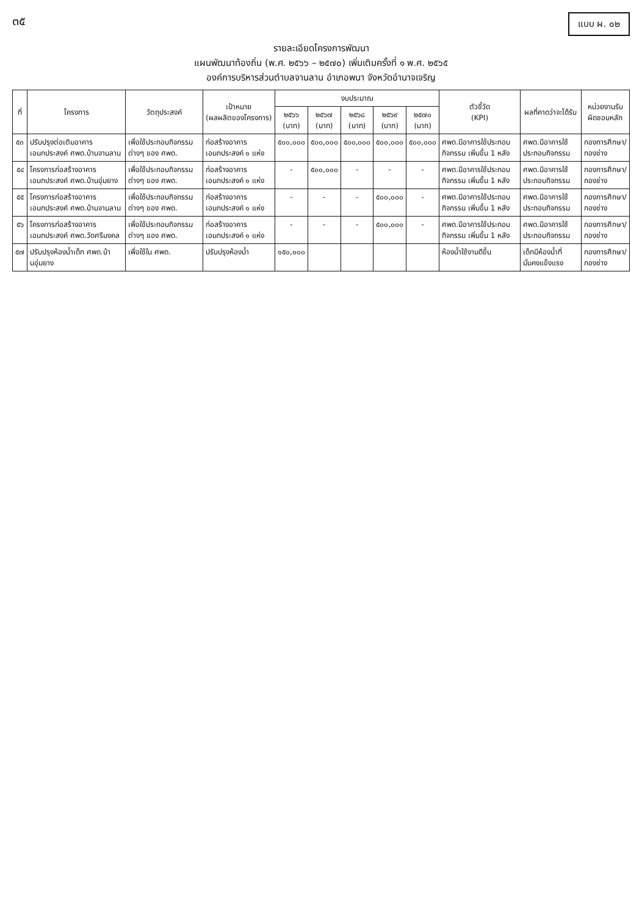๓๕
แบบ ผ. ๐๒
รายละเอียดโครงการพัฒนา
แผนพัฒนาท้องถิ่น (พ.ศ. ๒๕๖๖ – ๒๕๗๐) เพิ่มเติมครั้งที่ ๑ พ.ศ. ๒๕๖๕
องค์การบริหารส่วนตำบลจานลาน อำเภอพนา จังหวัดอำนาจเจริญ
| ที่ | โครงการ | วัตถุประสงค์ | เป้าหมาย (ผลผลิตของโครงการ) | งบประมาณ | | | | | ตัวชี้วัด (KPI) | ผลที่คาดว่าจะได้รับ | หน่วยงานรับผิดชอบหลัก |
| --- | --- | --- | --- | --- | --- | --- | --- | --- | --- | --- | --- |
| | | | | ๒๕๖๖ (บาท) | ๒๕๖๗ (บาท) | ๒๕๖๘ (บาท) | ๒๕๖๙ (บาท) | ๒๕๗๐ (บาท) | | | |
| ๕๓ | ปรับปรุงต่อเติมอาคารเอนกประสงค์ ศพด.บ้านจานลาน | เพื่อใช้ประกอบกิจกรรมต่างๆ ของ ศพด. | ก่อสร้างอาคารเอนกประสงค์ ๑ แห่ง | ๕๐๐,๐๐๐ | ๕๐๐,๐๐๐ | ๕๐๐,๐๐๐ | ๕๐๐,๐๐๐ | ๕๐๐,๐๐๐ | ศพด.มีอาคารใช้ประกอบกิจกรรม เพิ่มขึ้น 1 หลัง | ศพด.มีอาคารใช้ประกอบกิจกรรม | กองการศึกษา/ กองช่าง |
| ๕๔ | โครงการก่อสร้างอาคารเอนกประสงค์ ศพด.บ้านอุ่มยาง | เพื่อใช้ประกอบกิจกรรมต่างๆ ของ ศพด. | ก่อสร้างอาคารเอนกประสงค์ ๑ แห่ง | - | ๕๐๐,๐๐๐ | - | - | - | ศพด.มีอาคารใช้ประกอบกิจกรรม เพิ่มขึ้น 1 หลัง | ศพด.มีอาคารใช้ประกอบกิจกรรม | กองการศึกษา/ กองช่าง |
| ๕๕ | โครงการก่อสร้างอาคารเอนกประสงค์ ศพด.บ้านจานลาน | เพื่อใช้ประกอบกิจกรรมต่างๆ ของ ศพด. | ก่อสร้างอาคารเอนกประสงค์ ๑ แห่ง | - | - | - | ๕๐๐,๐๐๐ | - | ศพด.มีอาคารใช้ประกอบกิจกรรม เพิ่มขึ้น 1 หลัง | ศพด.มีอาคารใช้ประกอบกิจกรรม | กองการศึกษา/ กองช่าง |
| ๕๖ | โครงการก่อสร้างอาคารเอนกประสงค์ ศพด.วัดศรีมงคล | เพื่อใช้ประกอบกิจกรรมต่างๆ ของ ศพด. | ก่อสร้างอาคารเอนกประสงค์ ๑ แห่ง | - | - | - | ๕๐๐,๐๐๐ | - | ศพด.มีอาคารใช้ประกอบกิจกรรม เพิ่มขึ้น 1 หลัง | ศพด.มีอาคารใช้ประกอบกิจกรรม | กองการศึกษา/ กองช่าง |
| ๕๗ | ปรับปรุงห้องน้ำเด็ก ศพด.บ้านอุ่มยาง | เพื่อใช้ใน ศพด. | ปรับปรุงห้องน้ำ | ๑๕๐,๐๐๐ | | | | | ห้องน้ำใช้งานดีขึ้น | เด็กมีห้องน้ำที่มั่นคงแข็งแรง | กองการศึกษา/ กองช่าง |